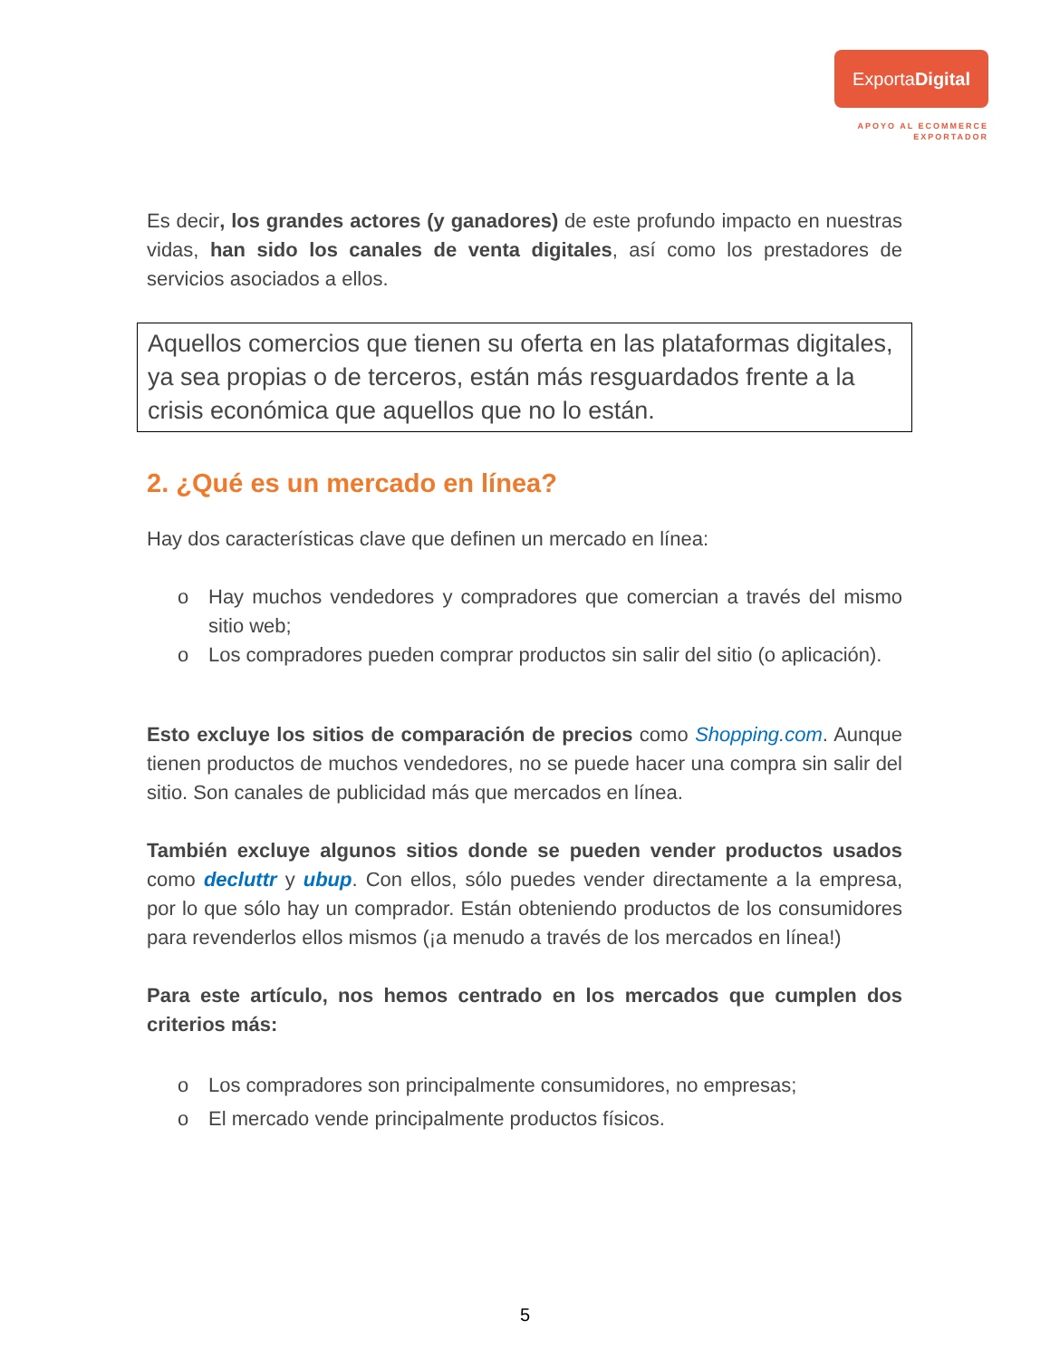ExportaDigital
APOYO AL ECOMMERCE
EXPORTADOR
Es decir, los grandes actores (y ganadores) de este profundo impacto en nuestras vidas, han sido los canales de venta digitales, así como los prestadores de servicios asociados a ellos.
Aquellos comercios que tienen su oferta en las plataformas digitales, ya sea propias o de terceros, están más resguardados frente a la crisis económica que aquellos que no lo están.
2. ¿Qué es un mercado en línea?
Hay dos características clave que definen un mercado en línea:
o Hay muchos vendedores y compradores que comercian a través del mismo sitio web;
o Los compradores pueden comprar productos sin salir del sitio (o aplicación).
Esto excluye los sitios de comparación de precios como Shopping.com. Aunque tienen productos de muchos vendedores, no se puede hacer una compra sin salir del sitio. Son canales de publicidad más que mercados en línea.
También excluye algunos sitios donde se pueden vender productos usados como decluttr y ubup. Con ellos, sólo puedes vender directamente a la empresa, por lo que sólo hay un comprador. Están obteniendo productos de los consumidores para revenderlos ellos mismos (¡a menudo a través de los mercados en línea!)
Para este artículo, nos hemos centrado en los mercados que cumplen dos criterios más:
o Los compradores son principalmente consumidores, no empresas;
o El mercado vende principalmente productos físicos.
5